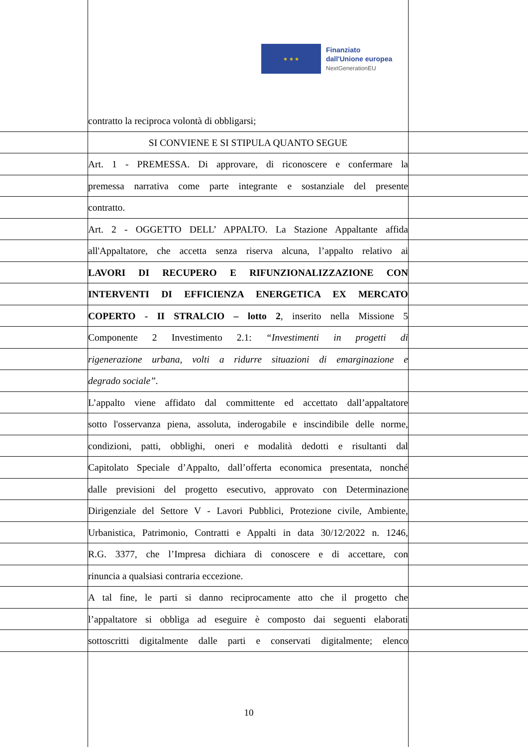★ ★ ★
Finanziato
dall'Unione europea
NextGenerationEU
contratto la reciproca volontà di obbligarsi;
SI CONVIENE E SI STIPULA QUANTO SEGUE
Art. 1 - PREMESSA. Di approvare, di riconoscere e confermare la
premessa narrativa come parte integrante e sostanziale del presente
contratto.
Art. 2 - OGGETTO DELL’ APPALTO. La Stazione Appaltante affida
all'Appaltatore, che accetta senza riserva alcuna, l’appalto relativo ai
LAVORI DI RECUPERO E RIFUNZIONALIZZAZIONE CON
INTERVENTI DI EFFICIENZA ENERGETICA EX MERCATO
COPERTO - II STRALCIO – lotto 2, inserito nella Missione 5
Componente 2 Investimento 2.1: “Investimenti in progetti di
rigenerazione urbana, volti a ridurre situazioni di emarginazione e
degrado sociale”.
L’appalto viene affidato dal committente ed accettato dall’appaltatore
sotto l'osservanza piena, assoluta, inderogabile e inscindibile delle norme,
condizioni, patti, obblighi, oneri e modalità dedotti e risultanti dal
Capitolato Speciale d’Appalto, dall’offerta economica presentata, nonché
dalle previsioni del progetto esecutivo, approvato con Determinazione
Dirigenziale del Settore V - Lavori Pubblici, Protezione civile, Ambiente,
Urbanistica, Patrimonio, Contratti e Appalti in data 30/12/2022 n. 1246,
R.G. 3377, che l’Impresa dichiara di conoscere e di accettare, con
rinuncia a qualsiasi contraria eccezione.
A tal fine, le parti si danno reciprocamente atto che il progetto che
l’appaltatore si obbliga ad eseguire è composto dai seguenti elaborati
sottoscritti digitalmente dalle parti e conservati digitalmente; elenco
10